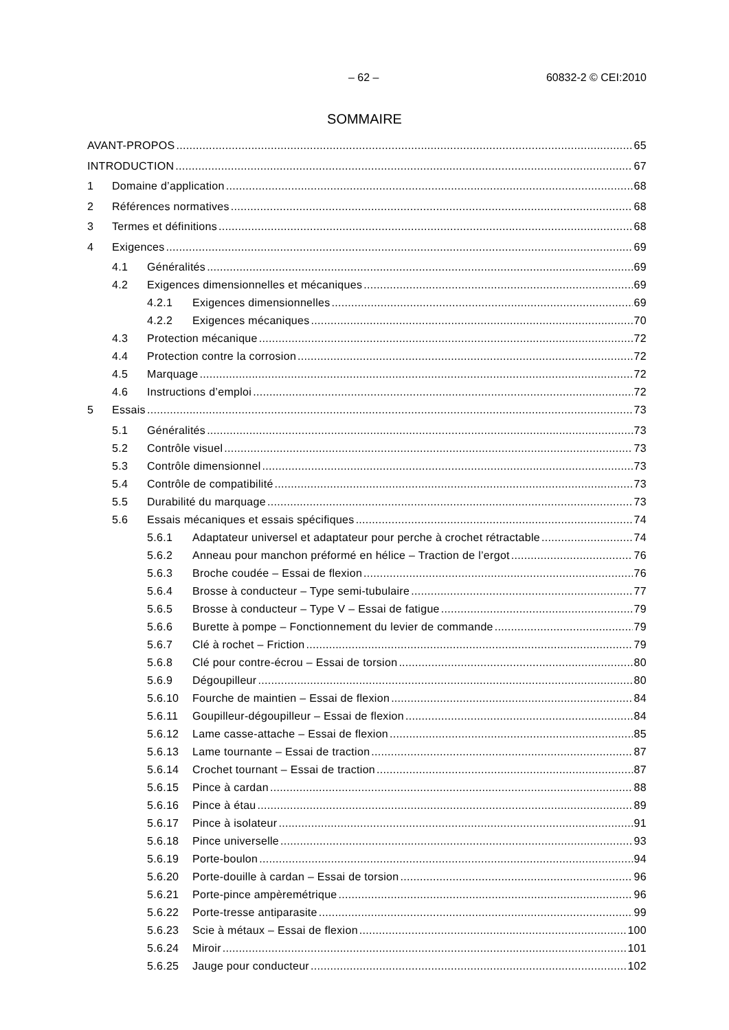– 62 – 60832-2 © CEI:2010
SOMMAIRE
AVANT-PROPOS 65
INTRODUCTION 67
1 Domaine d’application 68
2 Références normatives 68
3 Termes et définitions 68
4 Exigences 69
4.1 Généralités 69
4.2 Exigences dimensionnelles et mécaniques 69
4.2.1 Exigences dimensionnelles 69
4.2.2 Exigences mécaniques 70
4.3 Protection mécanique 72
4.4 Protection contre la corrosion 72
4.5 Marquage 72
4.6 Instructions d’emploi 72
5 Essais 73
5.1 Généralités 73
5.2 Contrôle visuel 73
5.3 Contrôle dimensionnel 73
5.4 Contrôle de compatibilité 73
5.5 Durabilité du marquage 73
5.6 Essais mécaniques et essais spécifiques 74
5.6.1 Adaptateur universel et adaptateur pour perche à crochet rétractable 74
5.6.2 Anneau pour manchon préformé en hélice – Traction de l’ergot 76
5.6.3 Broche coudée – Essai de flexion 76
5.6.4 Brosse à conducteur – Type semi-tubulaire 77
5.6.5 Brosse à conducteur – Type V – Essai de fatigue 79
5.6.6 Burette à pompe – Fonctionnement du levier de commande 79
5.6.7 Clé à rochet – Friction 79
5.6.8 Clé pour contre-écrou – Essai de torsion 80
5.6.9 Dégoupilleur 80
5.6.10 Fourche de maintien – Essai de flexion 84
5.6.11 Goupilleur-dégoupilleur – Essai de flexion 84
5.6.12 Lame casse-attache – Essai de flexion 85
5.6.13 Lame tournante – Essai de traction 87
5.6.14 Crochet tournant – Essai de traction 87
5.6.15 Pince à cardan 88
5.6.16 Pince à étau 89
5.6.17 Pince à isolateur 91
5.6.18 Pince universelle 93
5.6.19 Porte-boulon 94
5.6.20 Porte-douille à cardan – Essai de torsion 96
5.6.21 Porte-pince ampèremétrique 96
5.6.22 Porte-tresse antiparasite 99
5.6.23 Scie à métaux – Essai de flexion 100
5.6.24 Miroir 101
5.6.25 Jauge pour conducteur 102